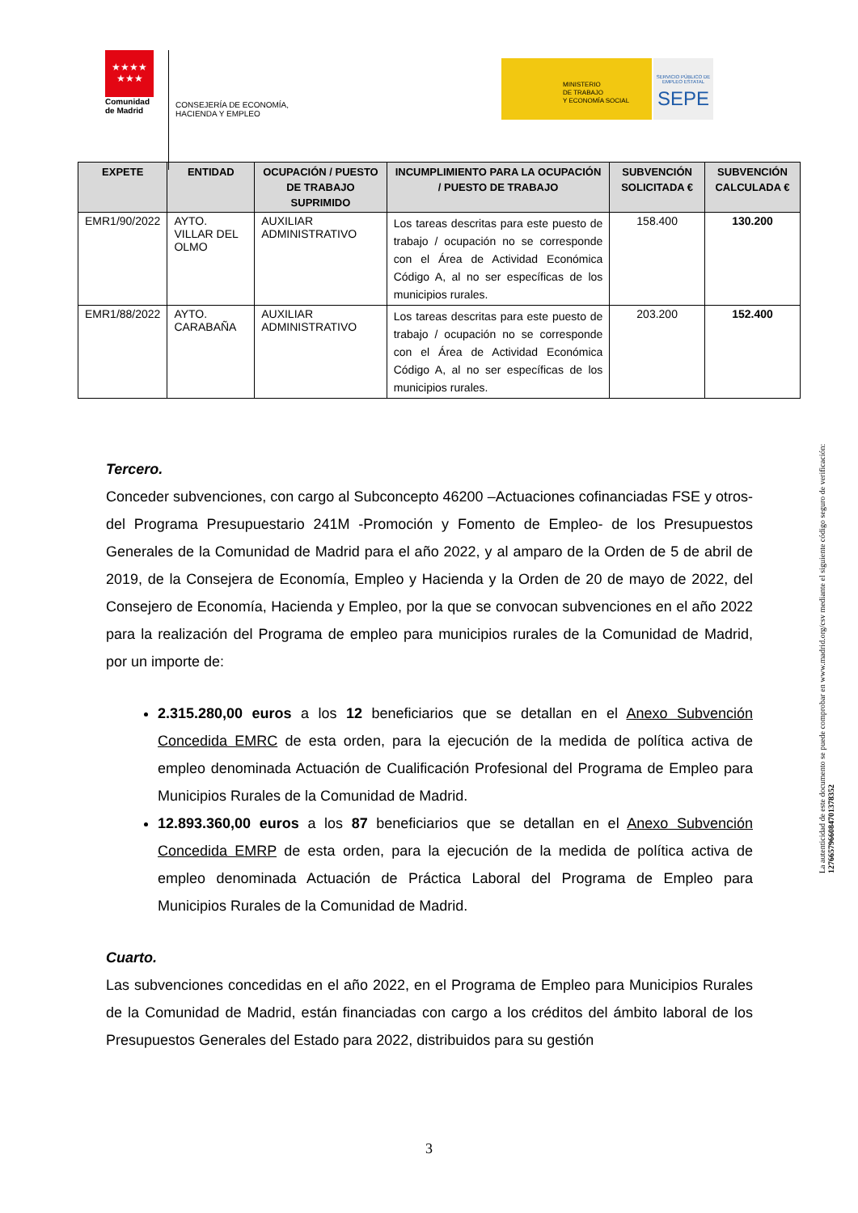★★★★
★★★
Comunidad
de Madrid
CONSEJERÍA DE ECONOMÍA,
HACIENDA Y EMPLEO
MINISTERIO
DE TRABAJO
Y ECONOMÍA SOCIAL
SERVICIO PÚBLICO DE EMPLEO ESTATAL
SEPE
| EXPETE | ENTIDAD | OCUPACIÓN / PUESTO DE TRABAJO SUPRIMIDO | INCUMPLIMIENTO PARA LA OCUPACIÓN / PUESTO DE TRABAJO | SUBVENCIÓN SOLICITADA € | SUBVENCIÓN CALCULADA € |
| --- | --- | --- | --- | --- | --- |
| EMR1/90/2022 | AYTO. VILLAR DEL OLMO | AUXILIAR ADMINISTRATIVO | Los tareas descritas para este puesto de trabajo / ocupación no se corresponde con el Área de Actividad Económica Código A, al no ser específicas de los municipios rurales. | 158.400 | 130.200 |
| EMR1/88/2022 | AYTO. CARABAÑA | AUXILIAR ADMINISTRATIVO | Los tareas descritas para este puesto de trabajo / ocupación no se corresponde con el Área de Actividad Económica Código A, al no ser específicas de los municipios rurales. | 203.200 | 152.400 |
Tercero.
Conceder subvenciones, con cargo al Subconcepto 46200 –Actuaciones cofinanciadas FSE y otros- del Programa Presupuestario 241M -Promoción y Fomento de Empleo- de los Presupuestos Generales de la Comunidad de Madrid para el año 2022, y al amparo de la Orden de 5 de abril de 2019, de la Consejera de Economía, Empleo y Hacienda y la Orden de 20 de mayo de 2022, del Consejero de Economía, Hacienda y Empleo, por la que se convocan subvenciones en el año 2022 para la realización del Programa de empleo para municipios rurales de la Comunidad de Madrid, por un importe de:
2.315.280,00 euros a los 12 beneficiarios que se detallan en el Anexo Subvención Concedida EMRC de esta orden, para la ejecución de la medida de política activa de empleo denominada Actuación de Cualificación Profesional del Programa de Empleo para Municipios Rurales de la Comunidad de Madrid.
12.893.360,00 euros a los 87 beneficiarios que se detallan en el Anexo Subvención Concedida EMRP de esta orden, para la ejecución de la medida de política activa de empleo denominada Actuación de Práctica Laboral del Programa de Empleo para Municipios Rurales de la Comunidad de Madrid.
Cuarto.
Las subvenciones concedidas en el año 2022, en el Programa de Empleo para Municipios Rurales de la Comunidad de Madrid, están financiadas con cargo a los créditos del ámbito laboral de los Presupuestos Generales del Estado para 2022, distribuidos para su gestión
La autenticidad de este documento se puede comprobar en www.madrid.org/csv mediante el siguiente código seguro de verificación: 1276657966084701378352
3